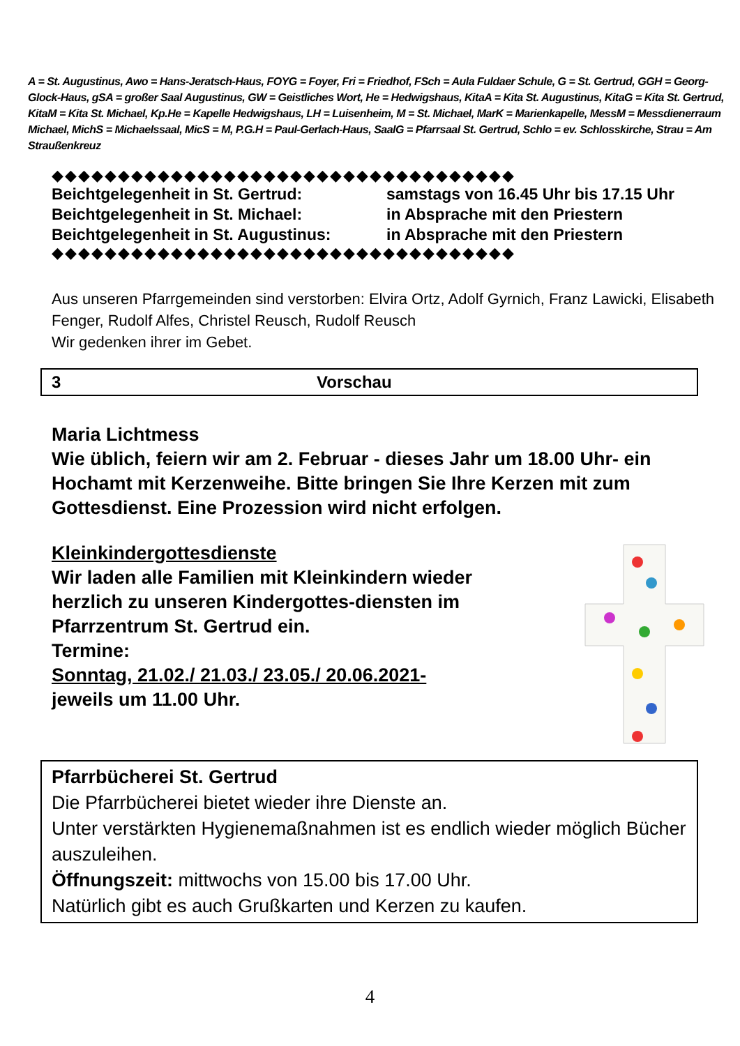A = St. Augustinus, Awo = Hans-Jeratsch-Haus, FOYG = Foyer, Fri = Friedhof, FSch = Aula Fuldaer Schule, G = St. Gertrud, GGH = Georg-Glock-Haus, gSA = großer Saal Augustinus, GW = Geistliches Wort, He = Hedwigshaus, KitaA = Kita St. Augustinus, KitaG = Kita St. Gertrud, KitaM = Kita St. Michael, Kp.He = Kapelle Hedwigshaus, LH = Luisenheim, M = St. Michael, MarK = Marienkapelle, MessM = Messdienerraum Michael, MichS = Michaelssaal, MicS = M, P.G.H = Paul-Gerlach-Haus, SaalG = Pfarrsaal St. Gertrud, Schlo = ev. Schlosskirche, Strau = Am Straußenkreuz
◆◆◆◆◆◆◆◆◆◆◆◆◆◆◆◆◆◆◆◆◆◆◆◆◆◆◆◆◆◆◆◆◆◆◆
| Beichtgelegenheit in St. Gertrud: | samstags von 16.45 Uhr bis 17.15 Uhr |
| Beichtgelegenheit in St. Michael: | in Absprache mit den Priestern |
| Beichtgelegenheit in St. Augustinus: | in Absprache mit den Priestern |
◆◆◆◆◆◆◆◆◆◆◆◆◆◆◆◆◆◆◆◆◆◆◆◆◆◆◆◆◆◆◆◆◆◆◆
Aus unseren Pfarrgemeinden sind verstorben: Elvira Ortz, Adolf Gyrnich, Franz Lawicki, Elisabeth Fenger, Rudolf Alfes, Christel Reusch, Rudolf Reusch
Wir gedenken ihrer im Gebet.
3 Vorschau
Maria Lichtmess
Wie üblich, feiern wir am 2. Februar - dieses Jahr um 18.00 Uhr- ein Hochamt mit Kerzenweihe. Bitte bringen Sie Ihre Kerzen mit zum Gottesdienst. Eine Prozession wird nicht erfolgen.
Kleinkindergottesdienste
Wir laden alle Familien mit Kleinkindern wieder herzlich zu unseren Kindergottes-diensten im Pfarrzentrum St. Gertrud ein.
Termine:
Sonntag, 21.02./ 21.03./ 23.05./ 20.06.2021-
jeweils um 11.00 Uhr.
Pfarrbücherei St. Gertrud
Die Pfarrbücherei bietet wieder ihre Dienste an.
Unter verstärkten Hygienemaßnahmen ist es endlich wieder möglich Bücher auszuleihen.
Öffnungszeit: mittwochs von 15.00 bis 17.00 Uhr.
Natürlich gibt es auch Grußkarten und Kerzen zu kaufen.
4